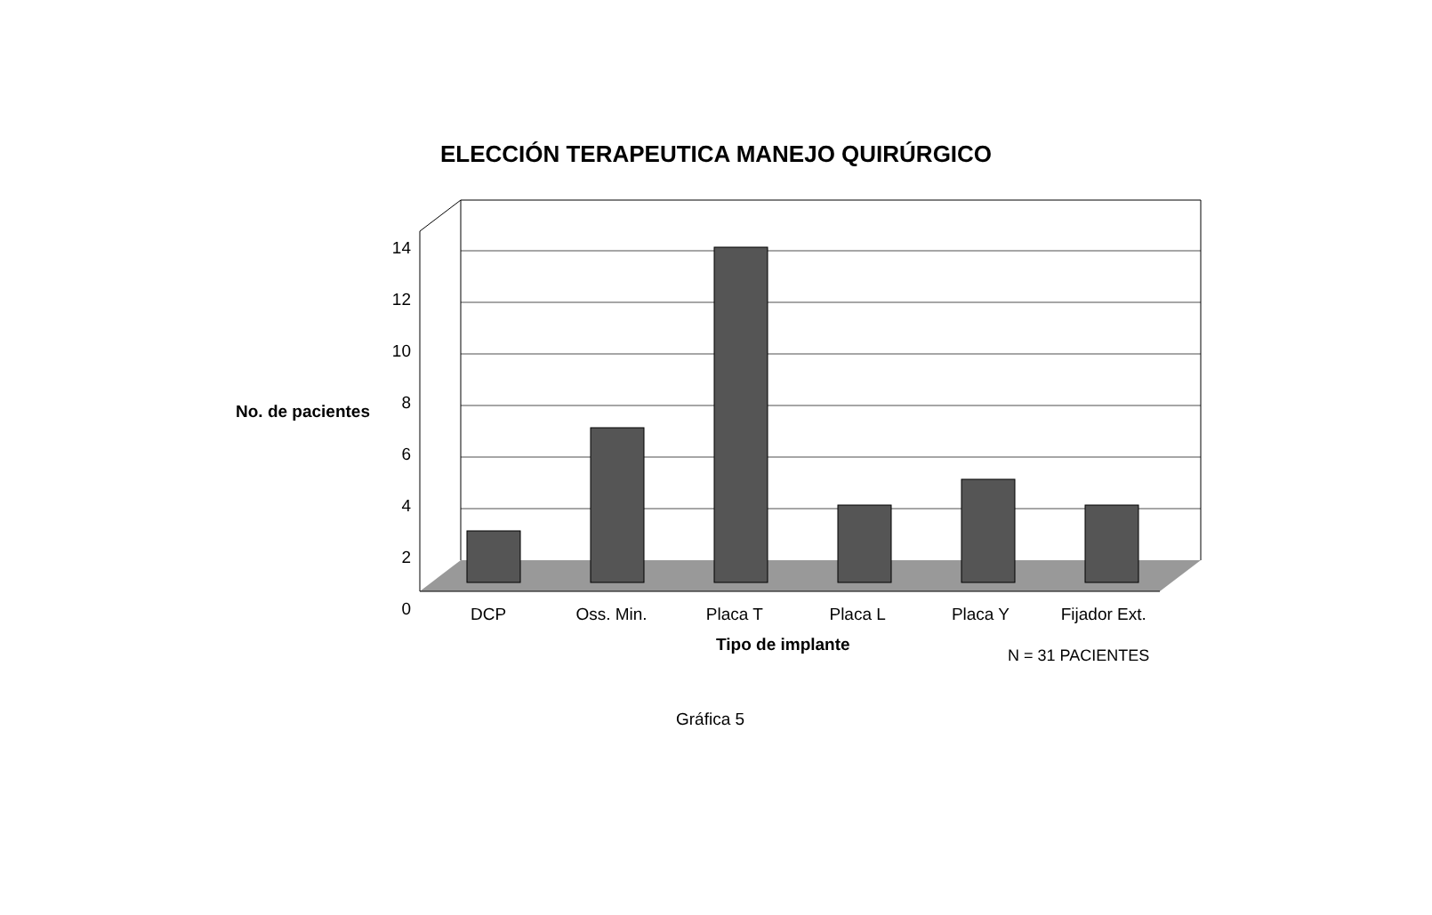ELECCIÓN TERAPEUTICA MANEJO QUIRÚRGICO
No. de pacientes
14 12 10 8 6 4 2 0
DCP Oss. Min. Placa T Placa L Placa Y Fijador Ext.
Tipo de implante
N = 31 PACIENTES
Gráfica 5